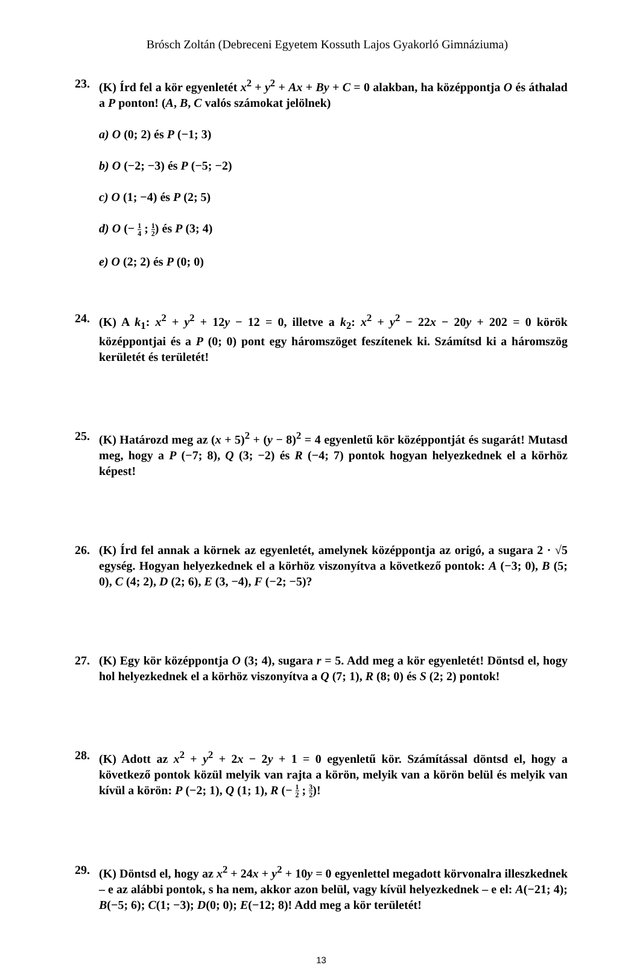Brósch Zoltán (Debreceni Egyetem Kossuth Lajos Gyakorló Gimnáziuma)
23. (K) Írd fel a kör egyenletét x<sup>2</sup> + y<sup>2</sup> + Ax + By + C = 0 alakban, ha középpontja O és áthalad a P ponton! (A, B, C valós számokat jelölnek)
a) O (0; 2) és P (−1; 3)
b) O (−2; −3) és P (−5; −2)
c) O (1; −4) és P (2; 5)
d) O (− 1 4 ; 1 2) és P (3; 4)
e) O (2; 2) és P (0; 0)
24. (K) A k<sub>1</sub>: x<sup>2</sup> + y<sup>2</sup> + 12y − 12 = 0, illetve a k<sub>2</sub>: x<sup>2</sup> + y<sup>2</sup> − 22x − 20y + 202 = 0 körök középpontjai és a P (0; 0) pont egy háromszöget feszítenek ki. Számítsd ki a háromszög kerületét és területét!
25. (K) Határozd meg az (x + 5)<sup>2</sup> + (y − 8)<sup>2</sup> = 4 egyenletű kör középpontját és sugarát! Mutasd meg, hogy a P (−7; 8), Q (3; −2) és R (−4; 7) pontok hogyan helyezkednek el a körhöz képest!
26. (K) Írd fel annak a körnek az egyenletét, amelynek középpontja az origó, a sugara 2 · √5 egység. Hogyan helyezkednek el a körhöz viszonyítva a következő pontok: A (−3; 0), B (5; 0), C (4; 2), D (2; 6), E (3, −4), F (−2; −5)?
27. (K) Egy kör középpontja O (3; 4), sugara r = 5. Add meg a kör egyenletét! Döntsd el, hogy hol helyezkednek el a körhöz viszonyítva a Q (7; 1), R (8; 0) és S (2; 2) pontok!
28. (K) Adott az x<sup>2</sup> + y<sup>2</sup> + 2x − 2y + 1 = 0 egyenletű kör. Számítással döntsd el, hogy a következő pontok közül melyik van rajta a körön, melyik van a körön belül és melyik van kívül a körön: P (−2; 1), Q (1; 1), R (− 1 2 ; 3 2)!
29. (K) Döntsd el, hogy az x<sup>2</sup> + 24x + y<sup>2</sup> + 10y = 0 egyenlettel megadott körvonalra illeszkednek – e az alábbi pontok, s ha nem, akkor azon belül, vagy kívül helyezkednek – e el: A(−21; 4); B(−5; 6); C(1; −3); D(0; 0); E(−12; 8)! Add meg a kör területét!
13